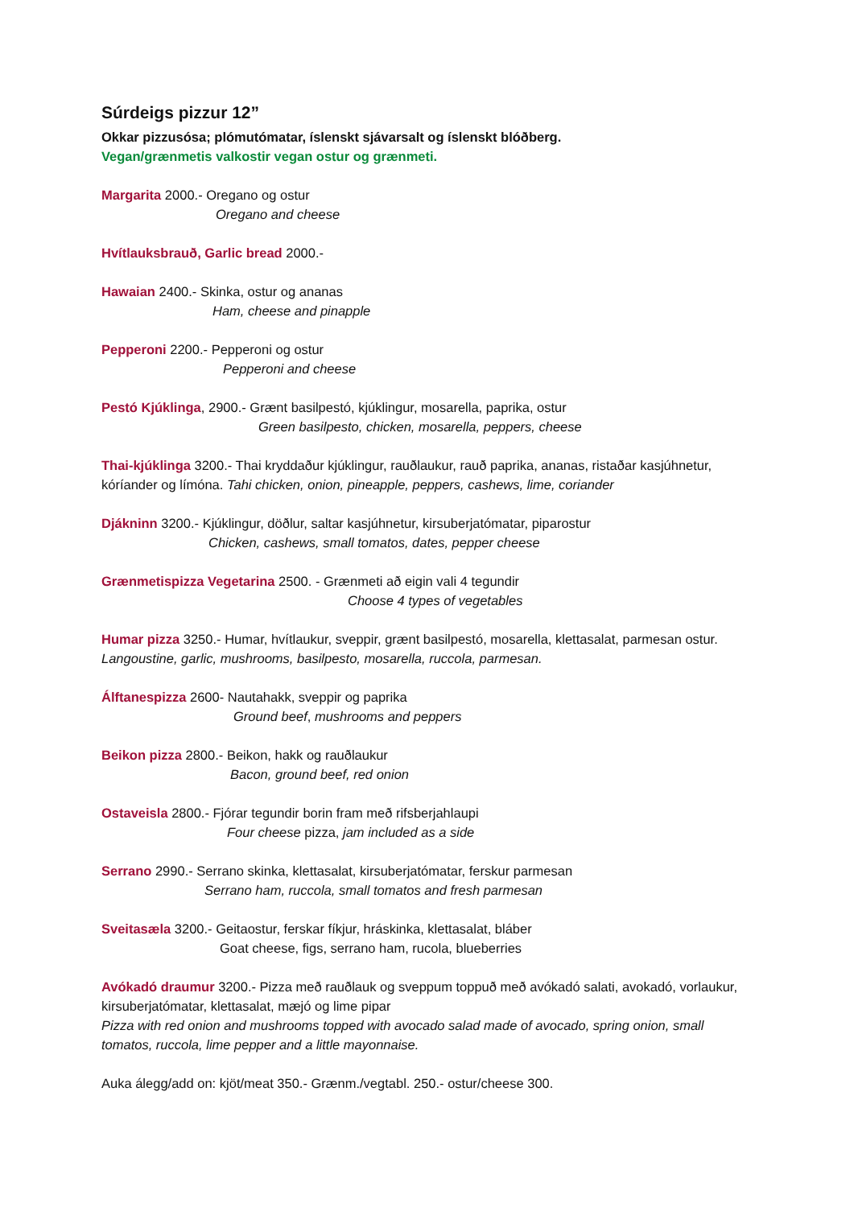Súrdeigs pizzur 12”
Okkar pizzusósa; plómutómatar, íslenskt sjávarsalt og íslenskt blóðberg.
Vegan/grænmetis valkostir vegan ostur og grænmeti.
Margarita 2000.- Oregano og ostur
Oregano and cheese
Hvítlauksbrauð, Garlic bread 2000.-
Hawaian 2400.- Skinka, ostur og ananas
Ham, cheese and pinapple
Pepperoni 2200.- Pepperoni og ostur
Pepperoni and cheese
Pestó Kjúklinga, 2900.- Grænt basilpestó, kjúklingur, mosarella, paprika, ostur
Green basilpesto, chicken, mosarella, peppers, cheese
Thai-kjúklinga 3200.- Thai kryddaður kjúklingur, rauðlaukur, rauð paprika, ananas, ristaðar kasjúhnetur, kóríander og límóna. Tahi chicken, onion, pineapple, peppers, cashews, lime, coriander
Djákninn 3200.- Kjúklingur, döðlur, saltar kasjúhnetur, kirsuberjatómatar, piparostur
Chicken, cashews, small tomatos, dates, pepper cheese
Grænmetispizza Vegetarina 2500. - Grænmeti að eigin vali 4 tegundir
Choose 4 types of vegetables
Humar pizza 3250.- Humar, hvítlaukur, sveppir, grænt basilpestó, mosarella, klettasalat, parmesan ostur. Langoustine, garlic, mushrooms, basilpesto, mosarella, ruccola, parmesan.
Álftanespizza 2600- Nautahakk, sveppir og paprika
Ground beef, mushrooms and peppers
Beikon pizza 2800.- Beikon, hakk og rauðlaukur
Bacon, ground beef, red onion
Ostaveisla 2800.- Fjórar tegundir borin fram með rifsberjahlaupi
Four cheese pizza, jam included as a side
Serrano 2990.- Serrano skinka, klettasalat, kirsuberjatómatar, ferskur parmesan
Serrano ham, ruccola, small tomatos and fresh parmesan
Sveitasæla 3200.- Geitaostur, ferskar fíkjur, hráskinka, klettasalat, bláber
Goat cheese, figs, serrano ham, rucola, blueberries
Avókadó draumur 3200.- Pizza með rauðlauk og sveppum toppuð með avókadó salati, avokadó, vorlaukur, kirsuberjatómatar, klettasalat, mæjó og lime pipar
Pizza with red onion and mushrooms topped with avocado salad made of avocado, spring onion, small tomatos, ruccola, lime pepper and a little mayonnaise.
Auka álegg/add on: kjöt/meat 350.- Grænm./vegtabl. 250.- ostur/cheese 300.